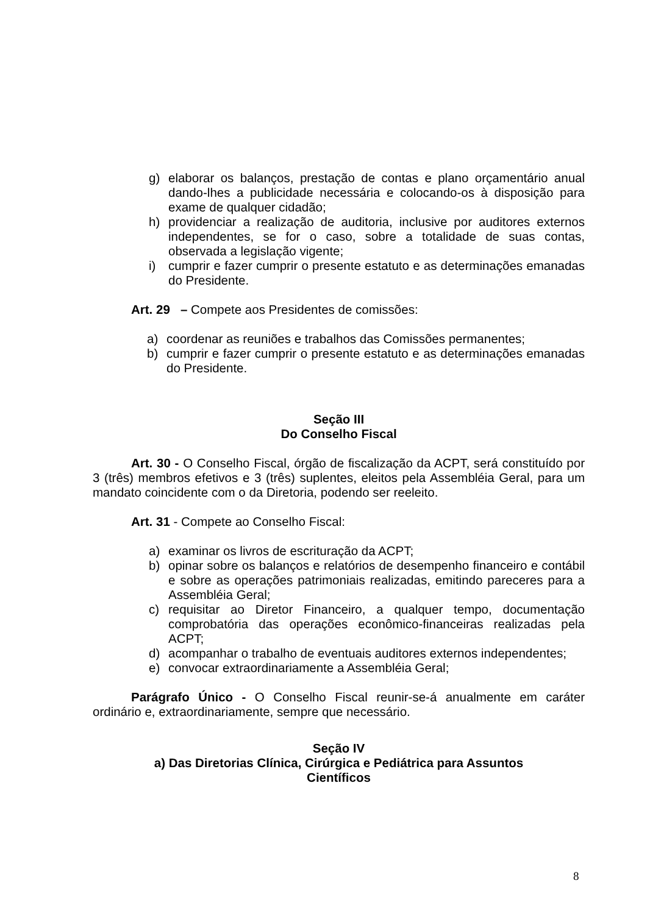g) elaborar os balanços, prestação de contas e plano orçamentário anual dando-lhes a publicidade necessária e colocando-os à disposição para exame de qualquer cidadão;
h) providenciar a realização de auditoria, inclusive por auditores externos independentes, se for o caso, sobre a totalidade de suas contas, observada a legislação vigente;
i) cumprir e fazer cumprir o presente estatuto e as determinações emanadas do Presidente.
Art. 29 – Compete aos Presidentes de comissões:
a) coordenar as reuniões e trabalhos das Comissões permanentes;
b) cumprir e fazer cumprir o presente estatuto e as determinações emanadas do Presidente.
Seção III
Do Conselho Fiscal
Art. 30 - O Conselho Fiscal, órgão de fiscalização da ACPT, será constituído por 3 (três) membros efetivos e 3 (três) suplentes, eleitos pela Assembléia Geral, para um mandato coincidente com o da Diretoria, podendo ser reeleito.
Art. 31 - Compete ao Conselho Fiscal:
a) examinar os livros de escrituração da ACPT;
b) opinar sobre os balanços e relatórios de desempenho financeiro e contábil e sobre as operações patrimoniais realizadas, emitindo pareceres para a Assembléia Geral;
c) requisitar ao Diretor Financeiro, a qualquer tempo, documentação comprobatória das operações econômico-financeiras realizadas pela ACPT;
d) acompanhar o trabalho de eventuais auditores externos independentes;
e) convocar extraordinariamente a Assembléia Geral;
Parágrafo Único - O Conselho Fiscal reunir-se-á anualmente em caráter ordinário e, extraordinariamente, sempre que necessário.
Seção IV
a) Das Diretorias Clínica, Cirúrgica e Pediátrica para Assuntos
Científicos
8